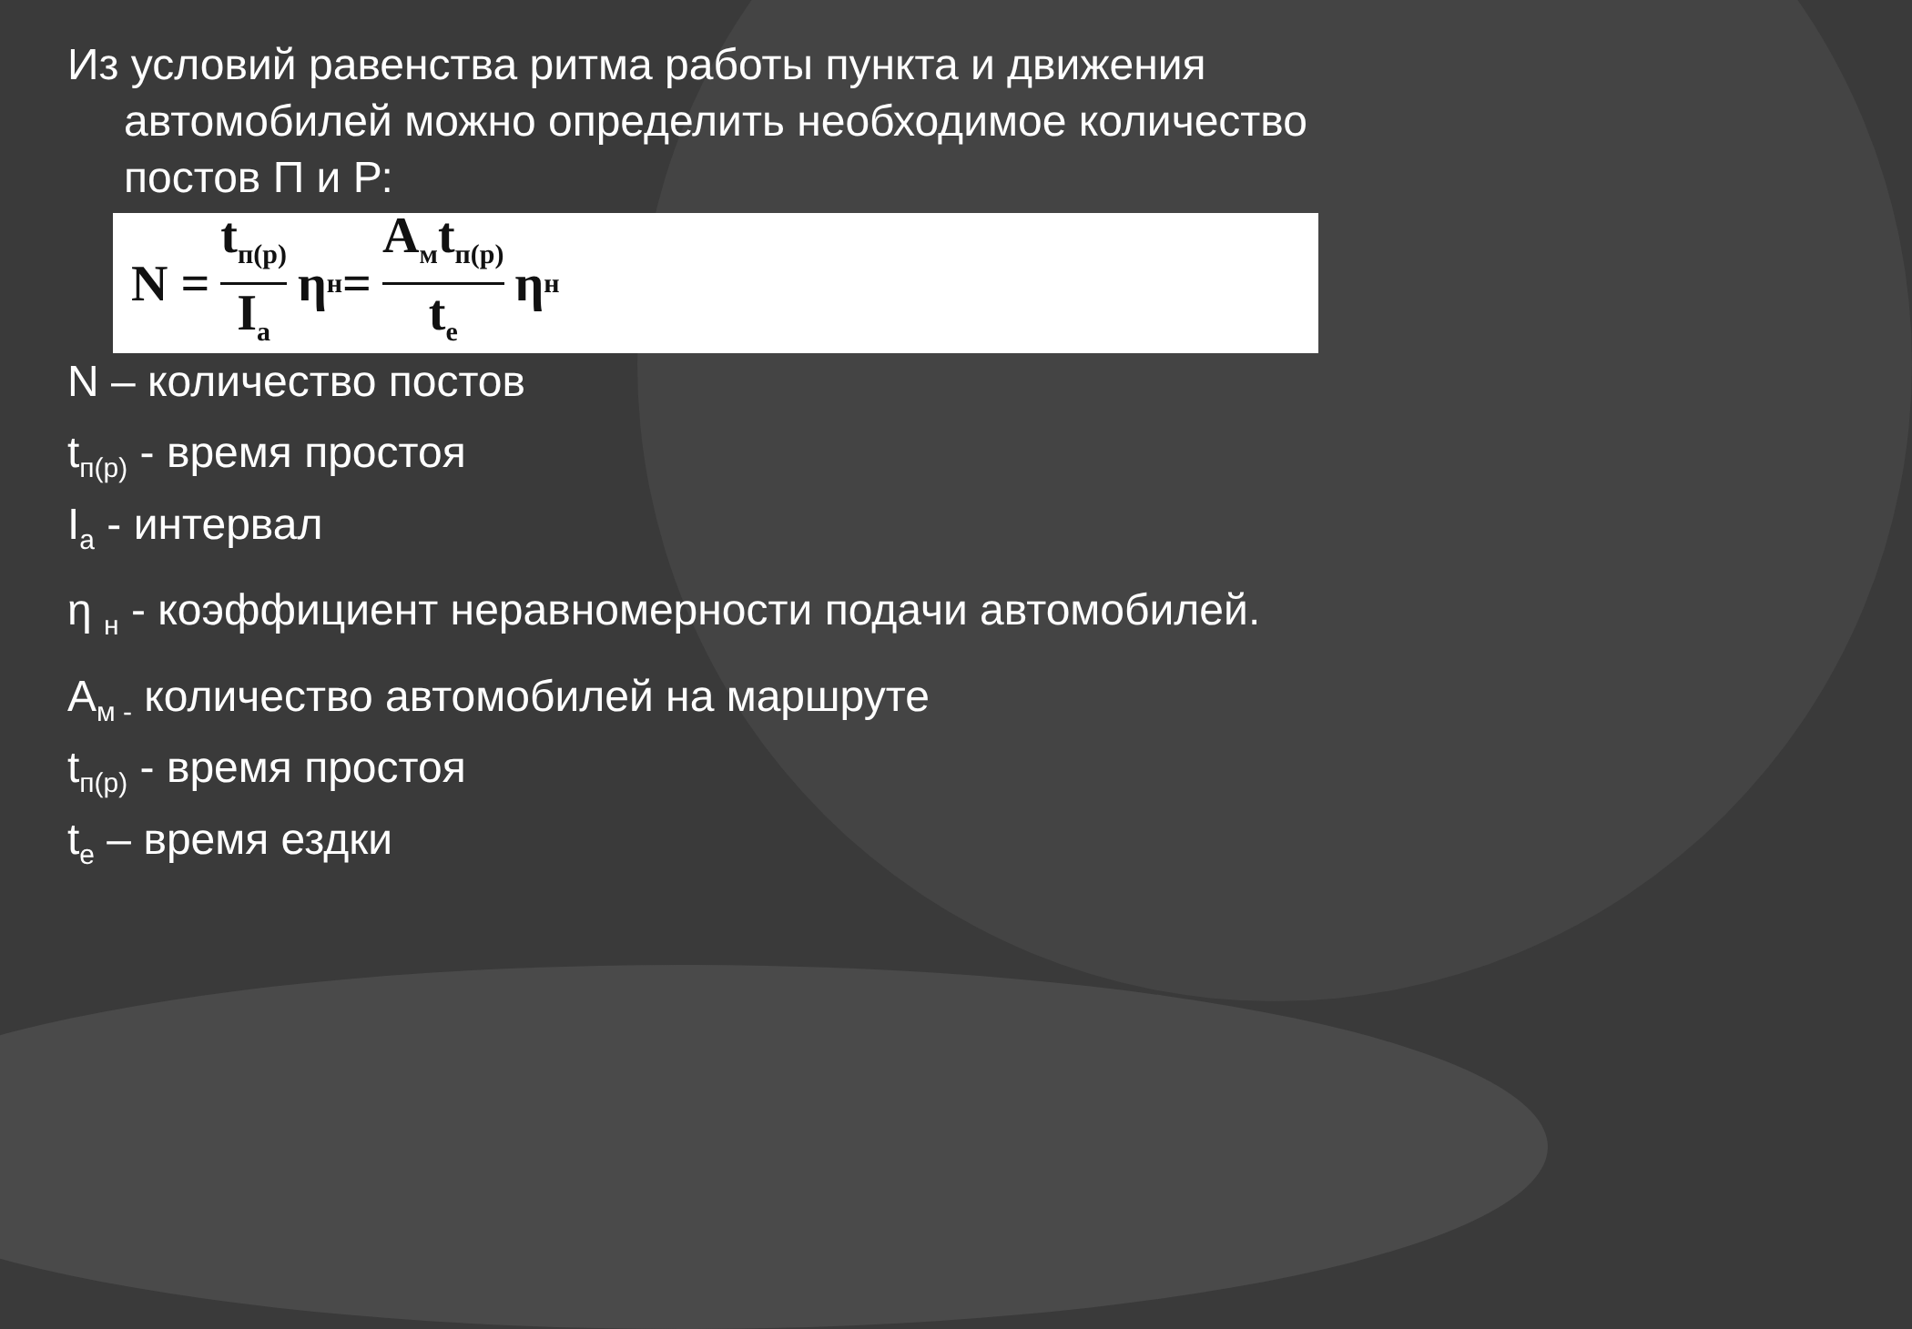Из условий равенства ритма работы пункта и движения автомобилей можно определить необходимое количество постов П и Р:
N = t<sub>п(р)</sub> I<sub>a</sub> η<sub>н</sub> = A<sub>м</sub>t<sub>п(р)</sub> t<sub>e</sub> η<sub>н</sub>
N – количество постов
t<sub>п(р)</sub> - время простоя
I<sub>a</sub> - интервал
η <sub>н</sub> - коэффициент неравномерности подачи автомобилей.
A<sub>м -</sub> количество автомобилей на маршруте
t<sub>п(р)</sub> - время простоя
t<sub>e</sub> – время ездки